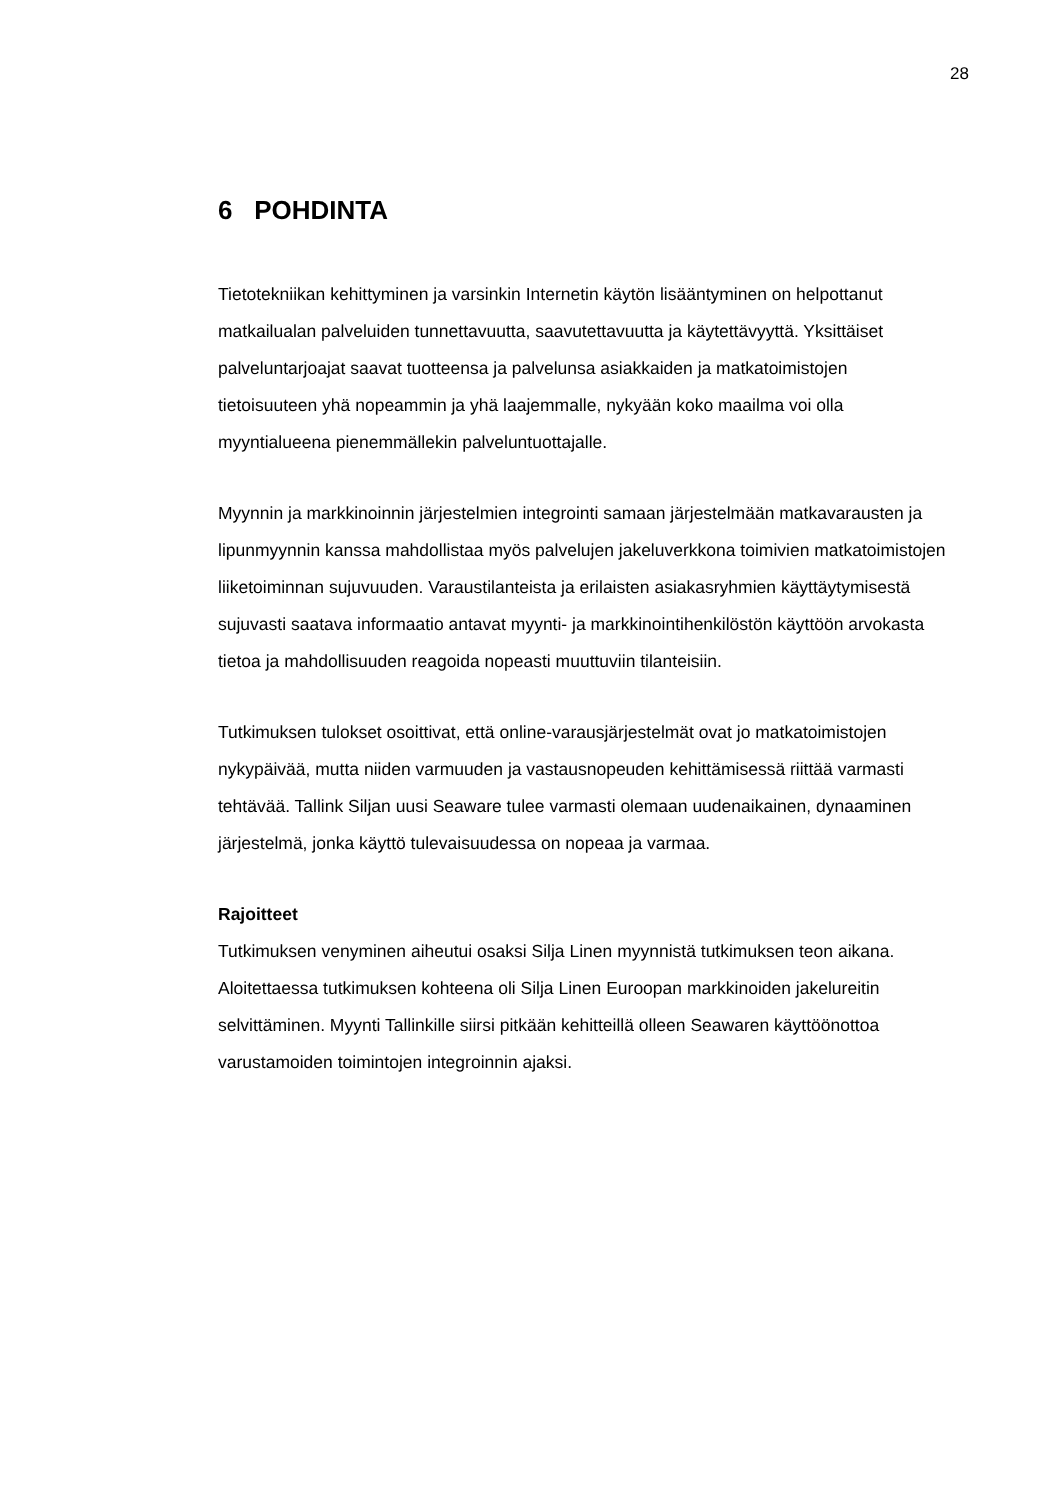28
6 POHDINTA
Tietotekniikan kehittyminen ja varsinkin Internetin käytön lisääntyminen on helpottanut matkailualan palveluiden tunnettavuutta, saavutettavuutta ja käytettävyyttä. Yksittäiset palveluntarjoajat saavat tuotteensa ja palvelunsa asiakkaiden ja matkatoimistojen tietoisuuteen yhä nopeammin ja yhä laajemmalle, nykyään koko maailma voi olla myyntialueena pienemmällekin palveluntuottajalle.
Myynnin ja markkinoinnin järjestelmien integrointi samaan järjestelmään matkavarausten ja lipunmyynnin kanssa mahdollistaa myös palvelujen jakeluverkkona toimivien matkatoimistojen liiketoiminnan sujuvuuden. Varaustilanteista ja erilaisten asiakasryhmien käyttäytymisestä sujuvasti saatava informaatio antavat myynti- ja markkinointihenkilöstön käyttöön arvokasta tietoa ja mahdollisuuden reagoida nopeasti muuttuviin tilanteisiin.
Tutkimuksen tulokset osoittivat, että online-varausjärjestelmät ovat jo matkatoimistojen nykypäivää, mutta niiden varmuuden ja vastausnopeuden kehittämisessä riittää varmasti tehtävää. Tallink Siljan uusi Seaware tulee varmasti olemaan uudenaikainen, dynaaminen järjestelmä, jonka käyttö tulevaisuudessa on nopeaa ja varmaa.
Rajoitteet
Tutkimuksen venyminen aiheutui osaksi Silja Linen myynnistä tutkimuksen teon aikana. Aloitettaessa tutkimuksen kohteena oli Silja Linen Euroopan markkinoiden jakelureitin selvittäminen. Myynti Tallinkille siirsi pitkään kehitteillä olleen Seawaren käyttöönottoa varustamoiden toimintojen integroinnin ajaksi.